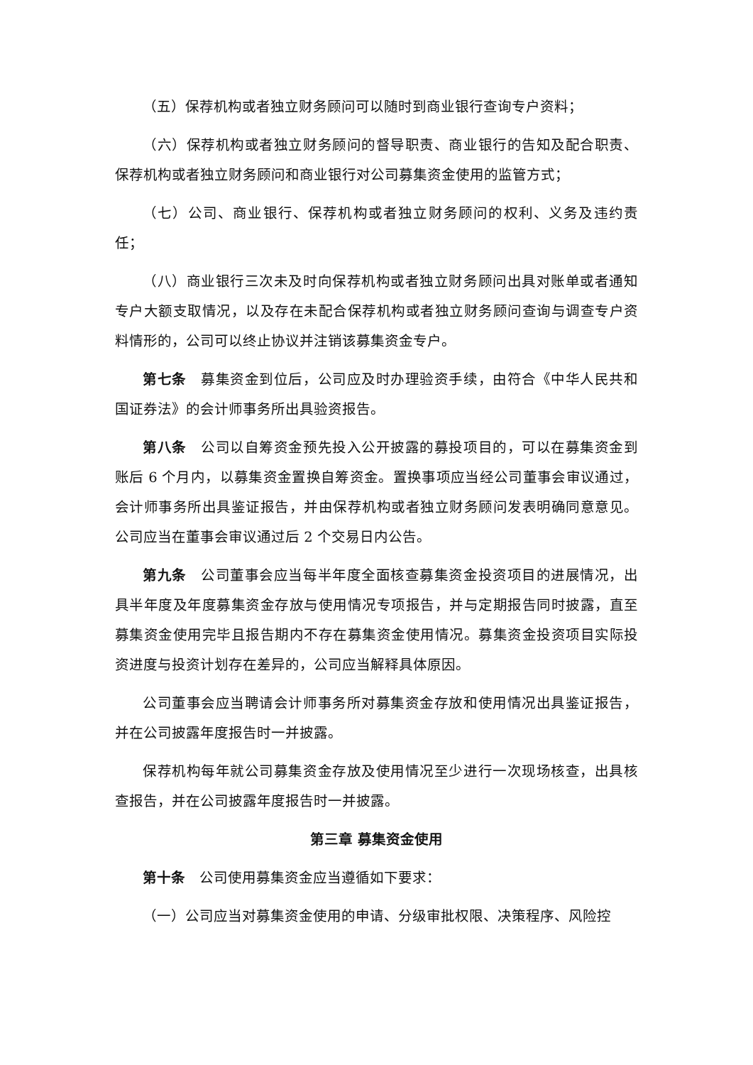（五）保荐机构或者独立财务顾问可以随时到商业银行查询专户资料；
（六）保荐机构或者独立财务顾问的督导职责、商业银行的告知及配合职责、保荐机构或者独立财务顾问和商业银行对公司募集资金使用的监管方式；
（七）公司、商业银行、保荐机构或者独立财务顾问的权利、义务及违约责任；
（八）商业银行三次未及时向保荐机构或者独立财务顾问出具对账单或者通知专户大额支取情况，以及存在未配合保荐机构或者独立财务顾问查询与调查专户资料情形的，公司可以终止协议并注销该募集资金专户。
第七条　募集资金到位后，公司应及时办理验资手续，由符合《中华人民共和国证券法》的会计师事务所出具验资报告。
第八条　公司以自筹资金预先投入公开披露的募投项目的，可以在募集资金到账后 6 个月内，以募集资金置换自筹资金。置换事项应当经公司董事会审议通过，会计师事务所出具鉴证报告，并由保荐机构或者独立财务顾问发表明确同意意见。公司应当在董事会审议通过后 2 个交易日内公告。
第九条　公司董事会应当每半年度全面核查募集资金投资项目的进展情况，出具半年度及年度募集资金存放与使用情况专项报告，并与定期报告同时披露，直至募集资金使用完毕且报告期内不存在募集资金使用情况。募集资金投资项目实际投资进度与投资计划存在差异的，公司应当解释具体原因。
公司董事会应当聘请会计师事务所对募集资金存放和使用情况出具鉴证报告，并在公司披露年度报告时一并披露。
保荐机构每年就公司募集资金存放及使用情况至少进行一次现场核查，出具核查报告，并在公司披露年度报告时一并披露。
第三章 募集资金使用
第十条　公司使用募集资金应当遵循如下要求：
（一）公司应当对募集资金使用的申请、分级审批权限、决策程序、风险控